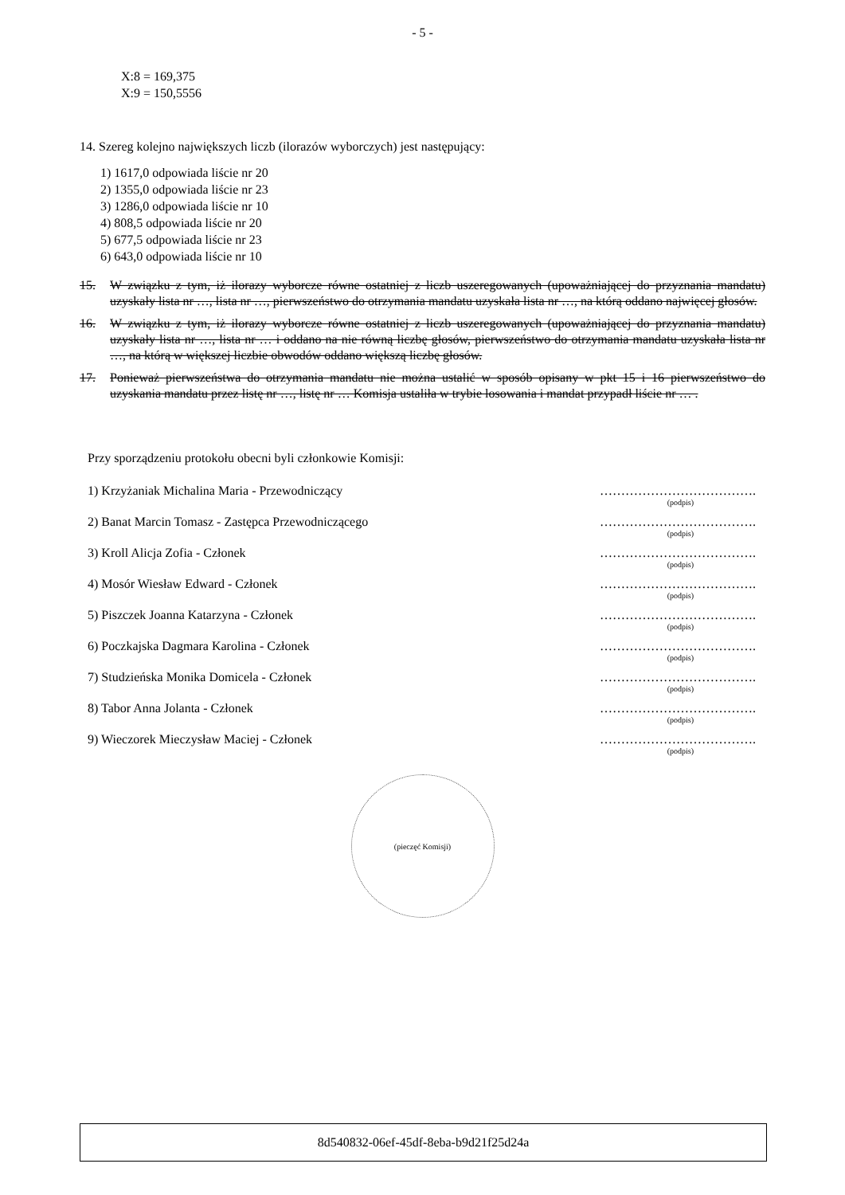- 5 -
X:8 = 169,375
X:9 = 150,5556
14. Szereg kolejno największych liczb (ilorazów wyborczych) jest następujący:
1) 1617,0 odpowiada liście nr 20
2) 1355,0 odpowiada liście nr 23
3) 1286,0 odpowiada liście nr 10
4) 808,5 odpowiada liście nr 20
5) 677,5 odpowiada liście nr 23
6) 643,0 odpowiada liście nr 10
15. W związku z tym, iż ilorazy wyborcze równe ostatniej z liczb uszeregowanych (upoważniającej do przyznania mandatu) uzyskały lista nr …, lista nr …, pierwszeństwo do otrzymania mandatu uzyskała lista nr …, na którą oddano najwięcej głosów.
16. W związku z tym, iż ilorazy wyborcze równe ostatniej z liczb uszeregowanych (upoważniającej do przyznania mandatu) uzyskały lista nr …, lista nr … i oddano na nie równą liczbę głosów, pierwszeństwo do otrzymania mandatu uzyskała lista nr …, na którą w większej liczbie obwodów oddano większą liczbę głosów.
17. Ponieważ pierwszeństwa do otrzymania mandatu nie można ustalić w sposób opisany w pkt 15 i 16 pierwszeństwo do uzyskania mandatu przez listę nr …, listę nr … Komisja ustaliła w trybie losowania i mandat przypadł liście nr … .
Przy sporządzeniu protokołu obecni byli członkowie Komisji:
1) Krzyżaniak Michalina Maria - Przewodniczący ……………………………….
(podpis)
2) Banat Marcin Tomasz - Zastępca Przewodniczącego ……………………………….
(podpis)
3) Kroll Alicja Zofia - Członek ……………………………….
(podpis)
4) Mosór Wiesław Edward - Członek ……………………………….
(podpis)
5) Piszczek Joanna Katarzyna - Członek ……………………………….
(podpis)
6) Poczkajska Dagmara Karolina - Członek ……………………………….
(podpis)
7) Studzieńska Monika Domicela - Członek ……………………………….
(podpis)
8) Tabor Anna Jolanta - Członek ……………………………….
(podpis)
9) Wieczorek Mieczysław Maciej - Członek ……………………………….
(podpis)
(pieczęć Komisji)
8d540832-06ef-45df-8eba-b9d21f25d24a